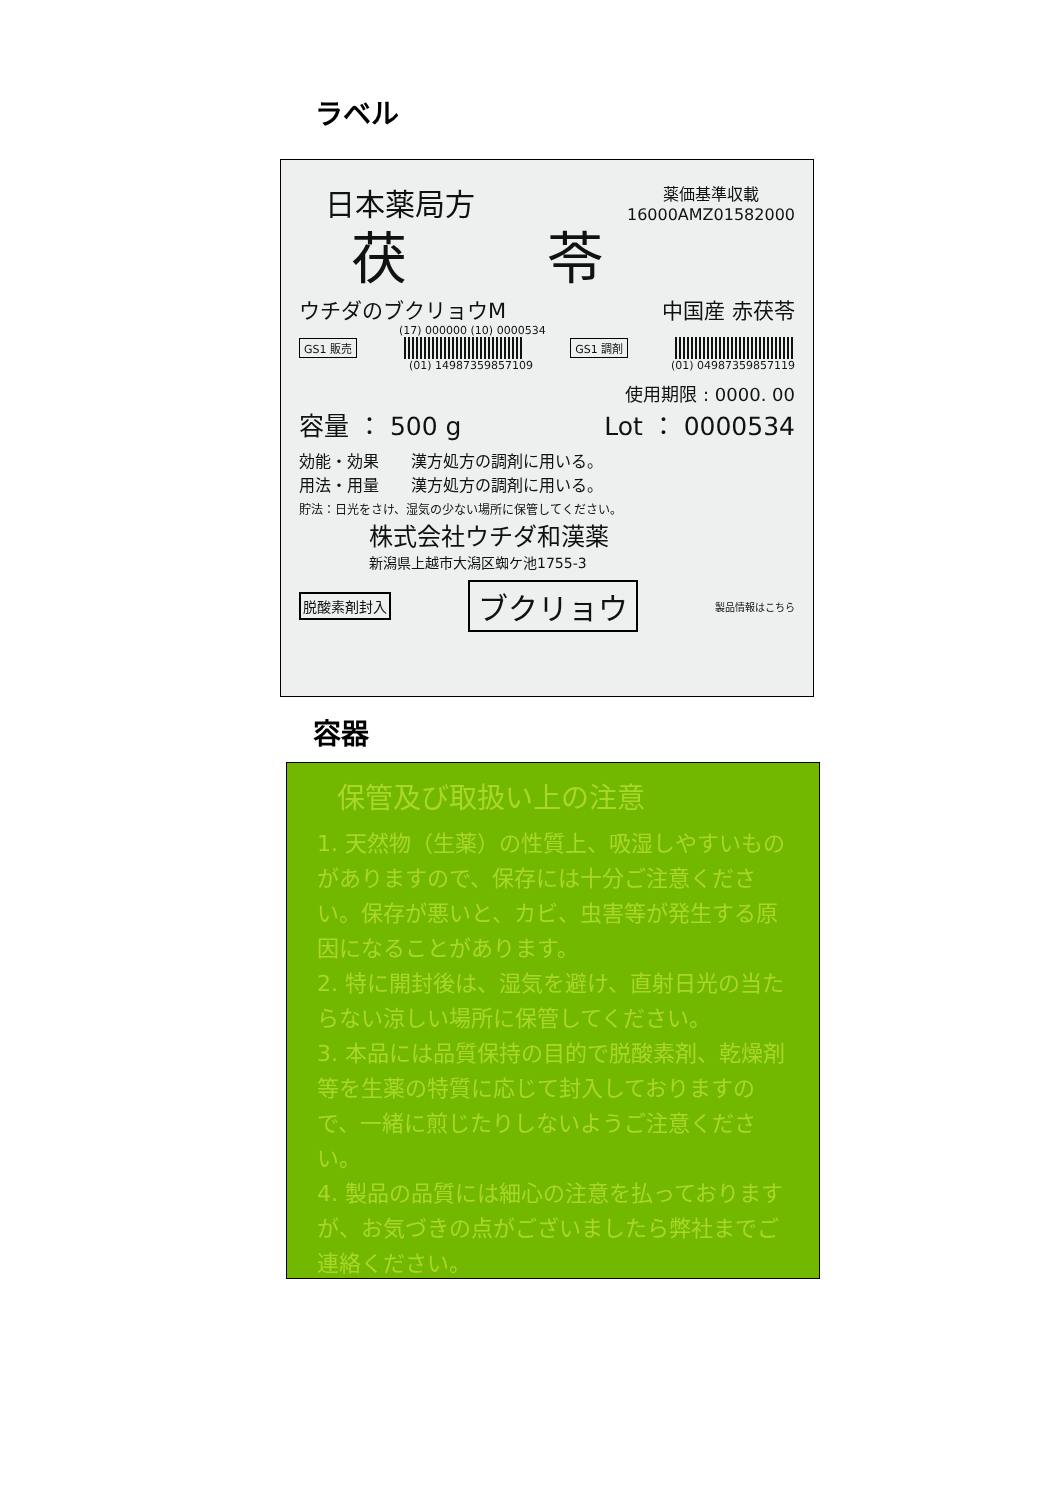ラベル
日本薬局方
薬価基準収載
16000AMZ01582000
茯苓
ウチダのブクリョウM 中国産 赤茯苓
(17) 000000 (10) 0000534
GS1 販売 GS1 調剤
(01) 14987359857109 (01) 04987359857119
使用期限 : 0000. 00
容量 ： 500 g Lot ： 0000534
効能・効果　　漢方処方の調剤に用いる。
用法・用量　　漢方処方の調剤に用いる。
貯法：日光をさけ、湿気の少ない場所に保管してください。
株式会社ウチダ和漢薬
新潟県上越市大潟区蜘ケ池1755-3
脱酸素剤封入 ブクリョウ 製品情報はこちら
容器
保管及び取扱い上の注意
1. 天然物（生薬）の性質上、吸湿しやすいものがありますので、保存には十分ご注意ください。保存が悪いと、カビ、虫害等が発生する原因になることがあります。
2. 特に開封後は、湿気を避け、直射日光の当たらない涼しい場所に保管してください。
3. 本品には品質保持の目的で脱酸素剤、乾燥剤等を生薬の特質に応じて封入しておりますので、一緒に煎じたりしないようご注意ください。
4. 製品の品質には細心の注意を払っておりますが、お気づきの点がございましたら弊社までご連絡ください。